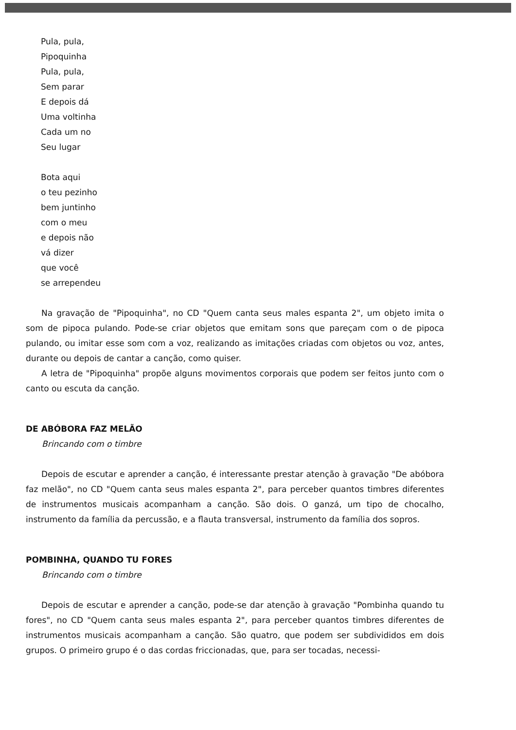Pula, pula,
Pipoquinha
Pula, pula,
Sem parar
E depois dá
Uma voltinha
Cada um no
Seu lugar
Bota aqui
o teu pezinho
bem juntinho
com o meu
e depois não
vá dizer
que você
se arrependeu
Na gravação de "Pipoquinha", no CD "Quem canta seus males espanta 2", um objeto imita o som de pipoca pulando. Pode-se criar objetos que emitam sons que pareçam com o de pipoca pulando, ou imitar esse som com a voz, realizando as imitações criadas com objetos ou voz, antes, durante ou depois de cantar a canção, como quiser.
A letra de "Pipoquinha" propõe alguns movimentos corporais que podem ser feitos junto com o canto ou escuta da canção.
DE ABÓBORA FAZ MELÃO
Brincando com o timbre
Depois de escutar e aprender a canção, é interessante prestar atenção à gravação "De abóbora faz melão", no CD "Quem canta seus males espanta 2", para perceber quantos timbres diferentes de instrumentos musicais acompanham a canção. São dois. O ganzá, um tipo de chocalho, instrumento da família da percussão, e a flauta transversal, instrumento da família dos sopros.
POMBINHA, QUANDO TU FORES
Brincando com o timbre
Depois de escutar e aprender a canção, pode-se dar atenção à gravação "Pombinha quando tu fores", no CD "Quem canta seus males espanta 2", para perceber quantos timbres diferentes de instrumentos musicais acompanham a canção. São quatro, que podem ser subdivididos em dois grupos. O primeiro grupo é o das cordas friccionadas, que, para ser tocadas, necessi-